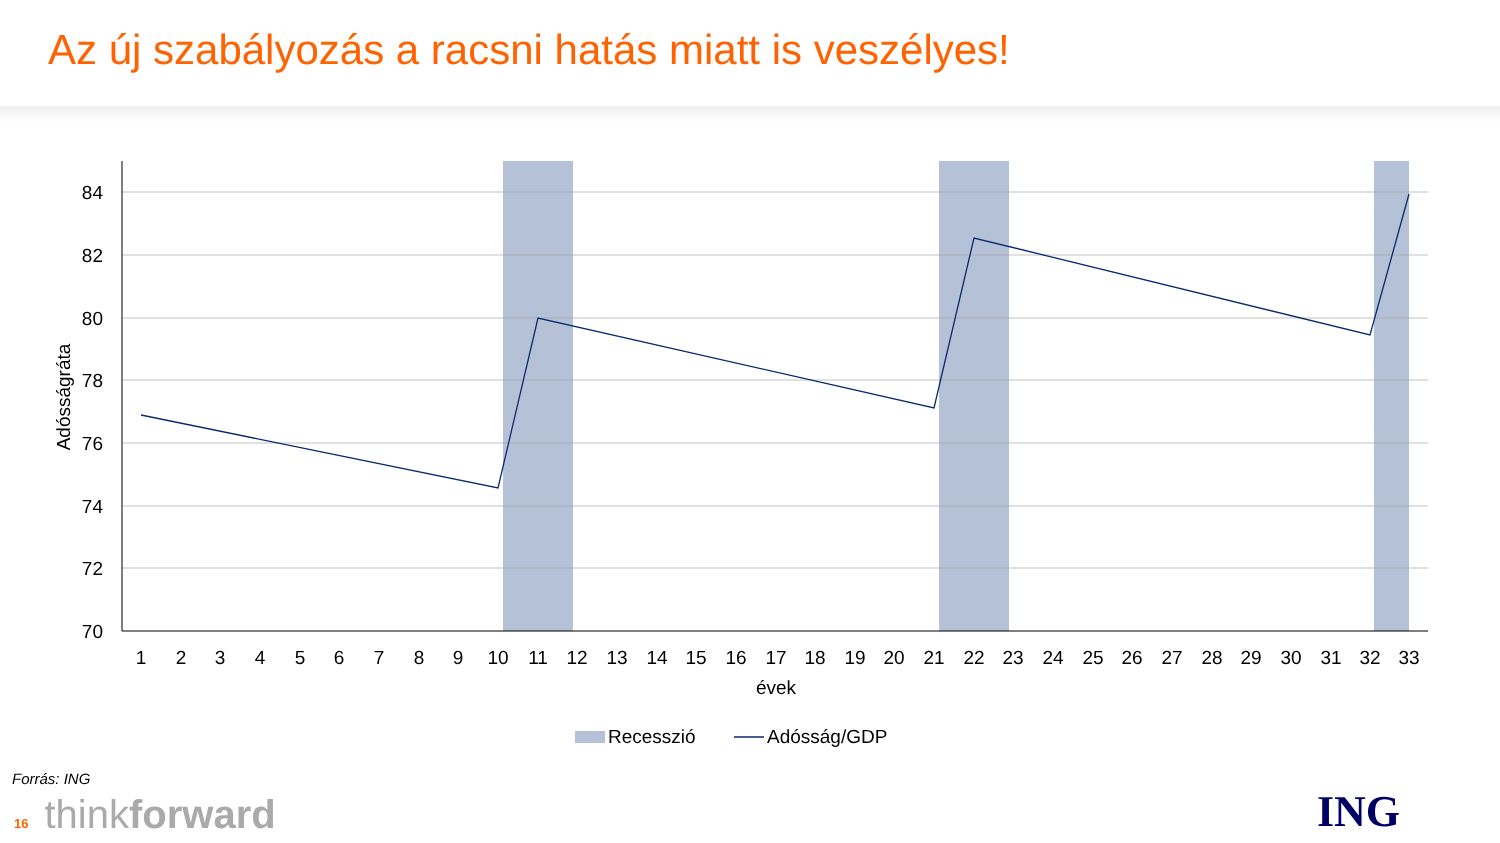Az új szabályozás a racsni hatás miatt is veszélyes!
84
82
80
78
76
74
72
70
Adósságráta
1
2
3
4
5
6
7
8
9
10
11
12
13
14
15
16
17
18
19
20
21
22
23
24
25
26
27
28
29
30
31
32
33
évek
Recesszió
Adósság/GDP
Forrás: ING
16 thinkforward ING